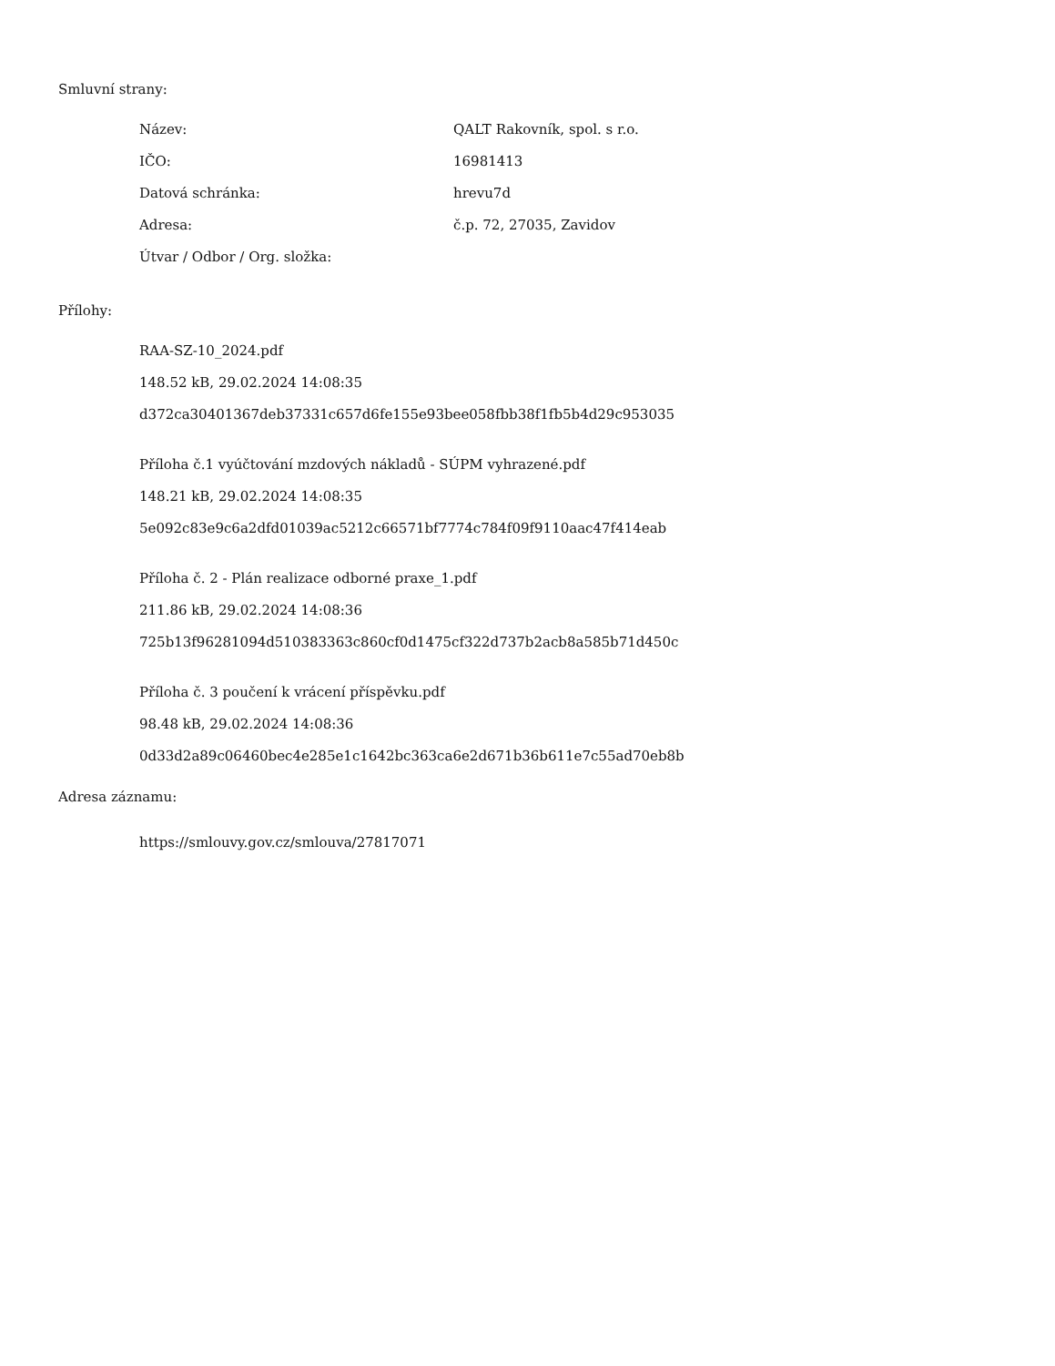Smluvní strany:
| Název: | QALT Rakovník, spol. s r.o. |
| IČO: | 16981413 |
| Datová schránka: | hrevu7d |
| Adresa: | č.p. 72, 27035, Zavidov |
| Útvar / Odbor / Org. složka: | |
Přílohy:
RAA-SZ-10_2024.pdf
148.52 kB, 29.02.2024 14:08:35
d372ca30401367deb37331c657d6fe155e93bee058fbb38f1fb5b4d29c953035
Příloha č.1 vyúčtování mzdových nákladů - SÚPM vyhrazené.pdf
148.21 kB, 29.02.2024 14:08:35
5e092c83e9c6a2dfd01039ac5212c66571bf7774c784f09f9110aac47f414eab
Příloha č. 2 - Plán realizace odborné praxe_1.pdf
211.86 kB, 29.02.2024 14:08:36
725b13f96281094d510383363c860cf0d1475cf322d737b2acb8a585b71d450c
Příloha č. 3 poučení k vrácení příspěvku.pdf
98.48 kB, 29.02.2024 14:08:36
0d33d2a89c06460bec4e285e1c1642bc363ca6e2d671b36b611e7c55ad70eb8b
Adresa záznamu:
https://smlouvy.gov.cz/smlouva/27817071